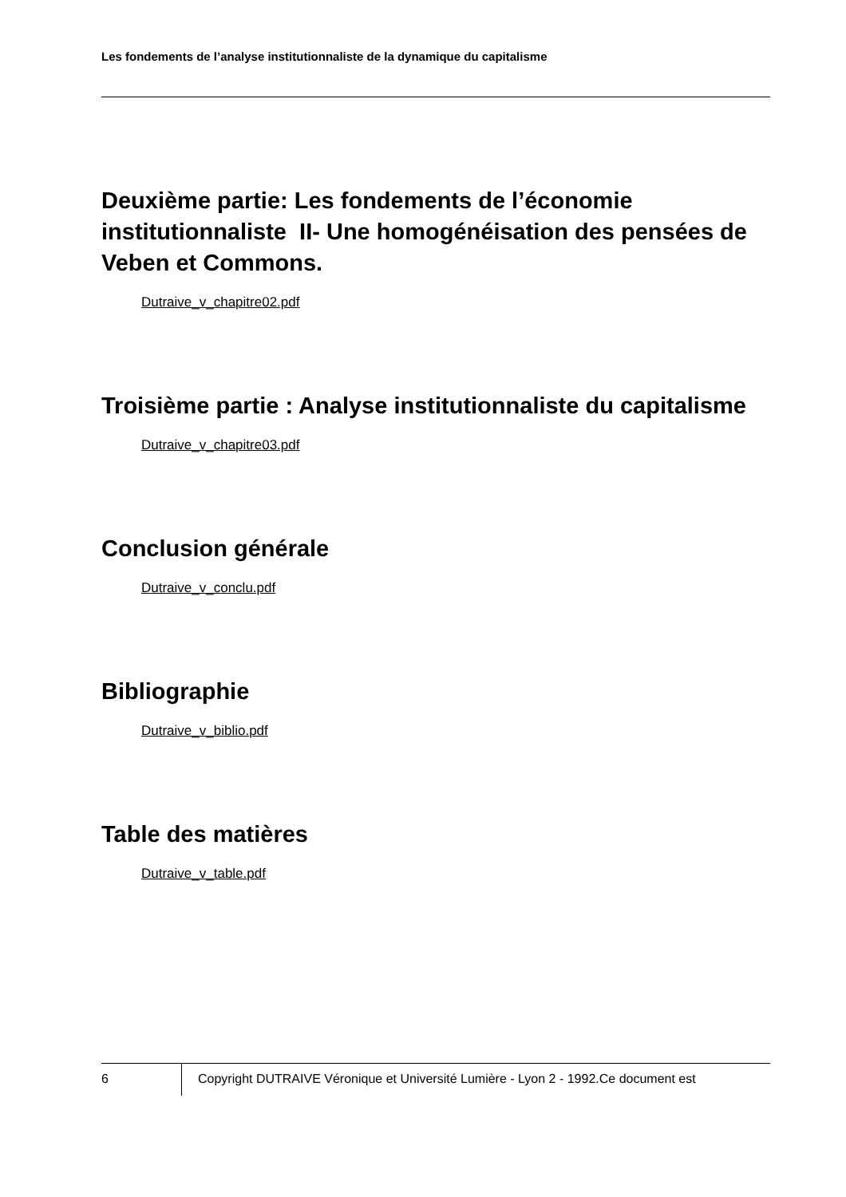Les fondements de l’analyse institutionnaliste de la dynamique du capitalisme
Deuxième partie: Les fondements de l’économie institutionnaliste II- Une homogénéisation des pensées de Veben et Commons.
Dutraive_v_chapitre02.pdf
Troisième partie : Analyse institutionnaliste du capitalisme
Dutraive_v_chapitre03.pdf
Conclusion générale
Dutraive_v_conclu.pdf
Bibliographie
Dutraive_v_biblio.pdf
Table des matières
Dutraive_v_table.pdf
6 Copyright DUTRAIVE Véronique et Université Lumière - Lyon 2 - 1992.Ce document est